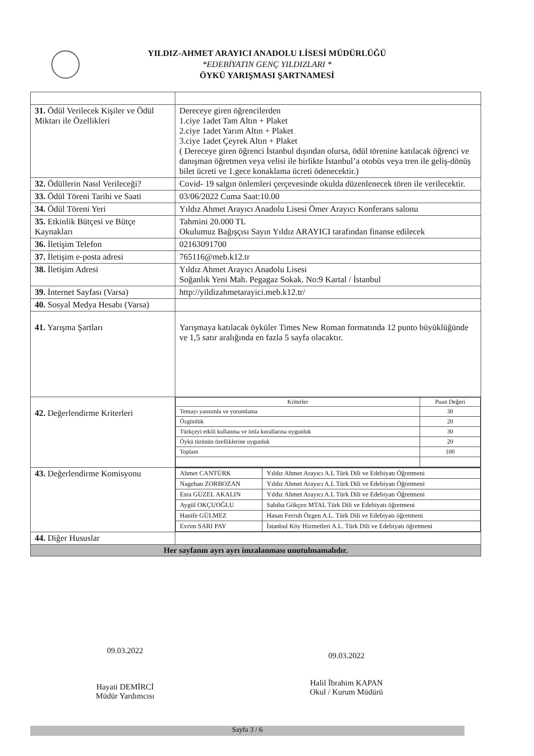YILDIZ-AHMET ARAYICI ANADOLU LİSESİ MÜDÜRLÜĞÜ
*EDEBİYATIN GENÇ YILDIZLARI *
ÖYKÜ YARIŞMASI ŞARTNAMESİ
| 31. Ödül Verilecek Kişiler ve Ödül Miktarı ile Özellikleri | Dereceye giren öğrencilerden 1.ciye 1adet Tam Altın + Plaket 2.ciye 1adet Yarım Altın + Plaket 3.ciye 1adet Çeyrek Altın + Plaket ( Dereceye giren öğrenci İstanbul dışından olursa, ödül törenine katılacak öğrenci ve danışman öğretmen veya velisi ile birlikte İstanbul’a otobüs veya tren ile geliş-dönüş bilet ücreti ve 1.gece konaklama ücreti ödenecektir.) |
| 32. Ödüllerin Nasıl Verileceği? | Covid- 19 salgın önlemleri çerçevesinde okulda düzenlenecek tören ile verilecektir. |
| 33. Ödül Töreni Tarihi ve Saati | 03/06/2022 Cuma Saat:10.00 |
| 34. Ödül Töreni Yeri | Yıldız Ahmet Arayıcı Anadolu Lisesi Ömer Arayıcı Konferans salonu |
| 35. Etkinlik Bütçesi ve Bütçe Kaynakları | Tahmini 20.000 TL Okulumuz Bağışçısı Sayın Yıldız ARAYICI tarafından finanse edilecek |
| 36. İletişim Telefon | 02163091700 |
| 37. İletişim e-posta adresi | 765116@meb.k12.tr |
| 38. İletişim Adresi | Yıldız Ahmet Arayıcı Anadolu Lisesi Soğanlık Yeni Mah. Pegagaz Sokak. No:9 Kartal / İstanbul |
| 39. İnternet Sayfası (Varsa) | http://yildizahmetarayici.meb.k12.tr/ |
| 40. Sosyal Medya Hesabı (Varsa) | |
| 41. Yarışma Şartları | Yarışmaya katılacak öyküler Times New Roman formatında 12 punto büyüklüğünde ve 1,5 satır aralığında en fazla 5 sayfa olacaktır. |
| 42. Değerlendirme Kriterleri | / Kriterler / Puan Değeri / / --- / --- / / Temayı yansımla ve yorumlama / 30 / / Özgünlük / 20 / / Türkçeyi etkili kullanma ve imla kurallarına uygunluk / 30 / / Öykü türünün özelliklerine uygunluk / 20 / / Toplam / 100 / |
| 43. Değerlendirme Komisyonu | / Ahmet CANTÜRK / Yıldız Ahmet Arayıcı A.L Türk Dili ve Edebiyatı Öğretmeni / / Nagehan ZORBOZAN / Yıldız Ahmet Arayıcı A.L Türk Dili ve Edebiyatı Öğretmeni / / Esra GÜZEL AKALIN / Yıldız Ahmet Arayıcı A.L Türk Dili ve Edebiyatı Öğretmeni / / Aygül OKÇUOĞLU / Sabiha Gökçen MTAL Türk Dili ve Edebiyatı öğretmeni / / Hanife GÜLMEZ / Hasan Ferruh Özgen A.L. Türk Dili ve Edebiyatı öğretmeni / / Evrim SARI PAY / İstanbul Köy Hizmetleri A.L. Türk Dili ve Edebiyatı öğretmeni / |
| 44. Diğer Hususlar | |
| Her sayfanın ayrı ayrı imzalanması unutulmamalıdır. | |
09.03.2022
Hayati DEMİRCİ
Müdür Yardımcısı
09.03.2022
Halil İbrahim KAPAN
Okul / Kurum Müdürü
Sayfa 3 / 6